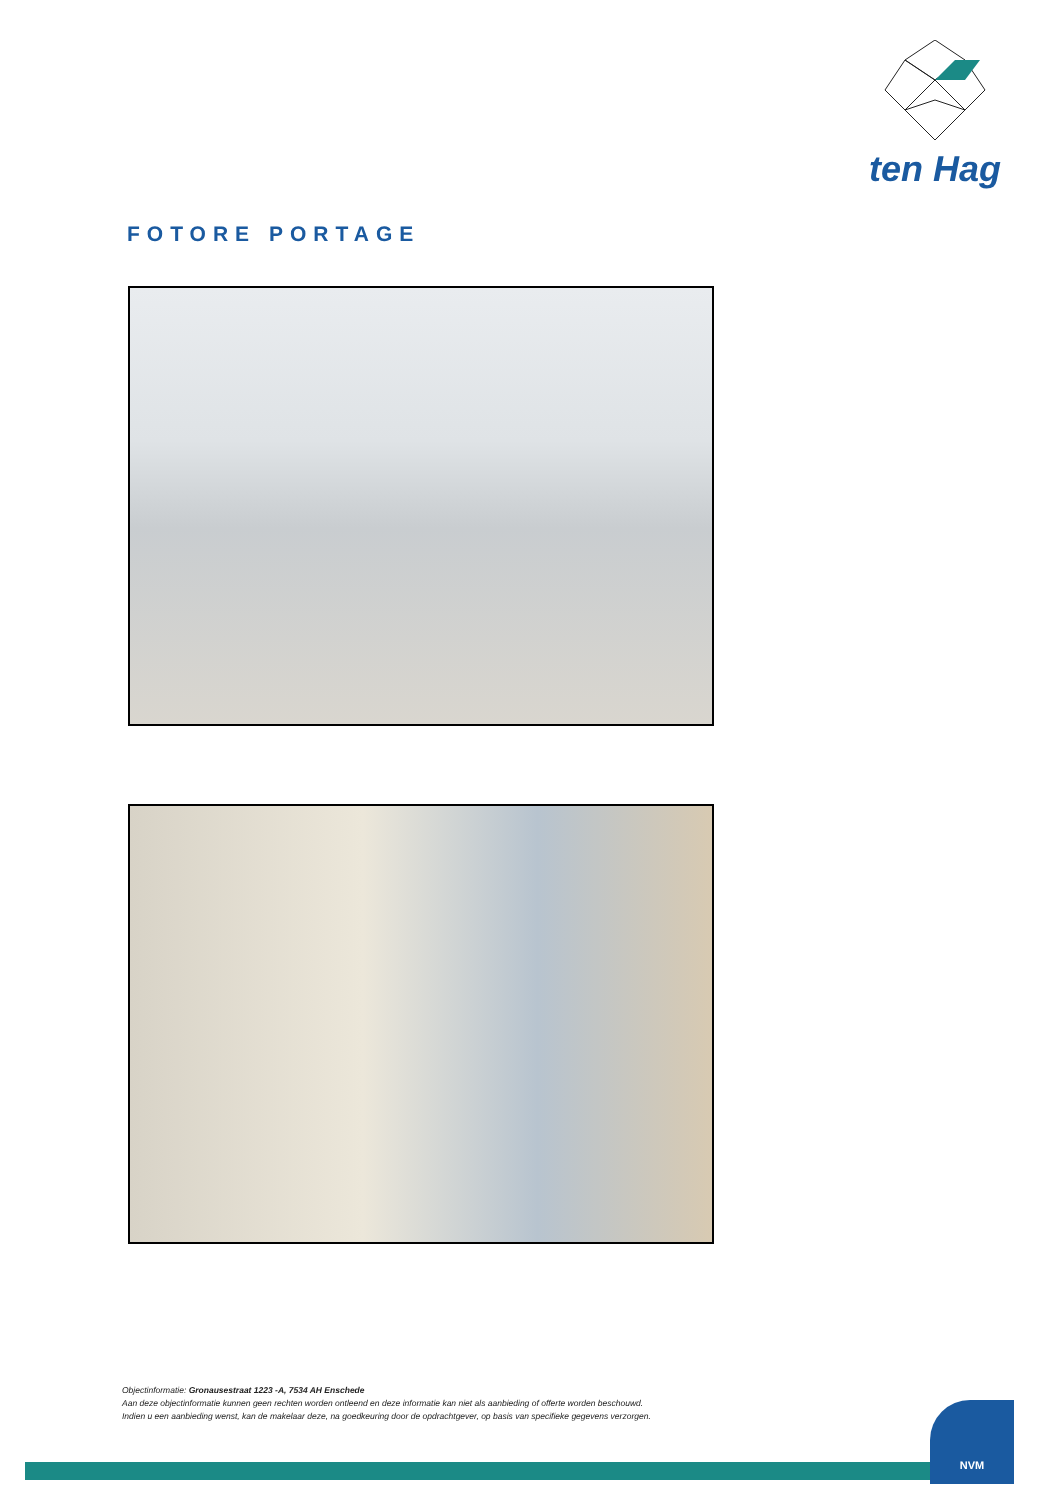ten Hag
FOTORE PORTAGE
Objectinformatie: Gronausestraat 1223 -A, 7534 AH Enschede
Aan deze objectinformatie kunnen geen rechten worden ontleend en deze informatie kan niet als aanbieding of offerte worden beschouwd.
Indien u een aanbieding wenst, kan de makelaar deze, na goedkeuring door de opdrachtgever, op basis van specifieke gegevens verzorgen.
NVM